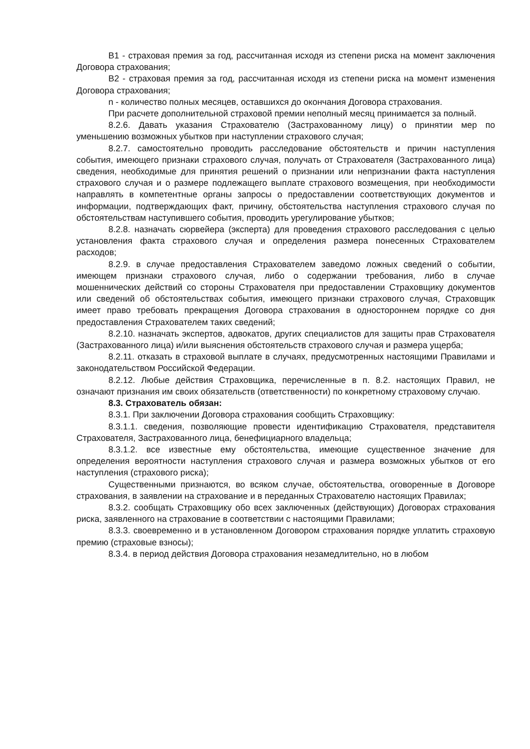B1 - страховая премия за год, рассчитанная исходя из степени риска на момент заключения Договора страхования;
B2 - страховая премия за год, рассчитанная исходя из степени риска на момент изменения Договора страхования;
n - количество полных месяцев, оставшихся до окончания Договора страхования.
При расчете дополнительной страховой премии неполный месяц принимается за полный.
8.2.6. Давать указания Страхователю (Застрахованному лицу) о принятии мер по уменьшению возможных убытков при наступлении страхового случая;
8.2.7. самостоятельно проводить расследование обстоятельств и причин наступления события, имеющего признаки страхового случая, получать от Страхователя (Застрахованного лица) сведения, необходимые для принятия решений о признании или непризнании факта наступления страхового случая и о размере подлежащего выплате страхового возмещения, при необходимости направлять в компетентные органы запросы о предоставлении соответствующих документов и информации, подтверждающих факт, причину, обстоятельства наступления страхового случая по обстоятельствам наступившего события, проводить урегулирование убытков;
8.2.8. назначать сюрвейера (эксперта) для проведения страхового расследования с целью установления факта страхового случая и определения размера понесенных Страхователем расходов;
8.2.9. в случае предоставления Страхователем заведомо ложных сведений о событии, имеющем признаки страхового случая, либо о содержании требования, либо в случае мошеннических действий со стороны Страхователя при предоставлении Страховщику документов или сведений об обстоятельствах события, имеющего признаки страхового случая, Страховщик имеет право требовать прекращения Договора страхования в одностороннем порядке со дня предоставления Страхователем таких сведений;
8.2.10. назначать экспертов, адвокатов, других специалистов для защиты прав Страхователя (Застрахованного лица) и/или выяснения обстоятельств страхового случая и размера ущерба;
8.2.11. отказать в страховой выплате в случаях, предусмотренных настоящими Правилами и законодательством Российской Федерации.
8.2.12. Любые действия Страховщика, перечисленные в п. 8.2. настоящих Правил, не означают признания им своих обязательств (ответственности) по конкретному страховому случаю.
8.3. Страхователь обязан:
8.3.1. При заключении Договора страхования сообщить Страховщику:
8.3.1.1. сведения, позволяющие провести идентификацию Страхователя, представителя Страхователя, Застрахованного лица, бенефициарного владельца;
8.3.1.2. все известные ему обстоятельства, имеющие существенное значение для определения вероятности наступления страхового случая и размера возможных убытков от его наступления (страхового риска);
Существенными признаются, во всяком случае, обстоятельства, оговоренные в Договоре страхования, в заявлении на страхование и в переданных Страхователю настоящих Правилах;
8.3.2. сообщать Страховщику обо всех заключенных (действующих) Договорах страхования риска, заявленного на страхование в соответствии с настоящими Правилами;
8.3.3. своевременно и в установленном Договором страхования порядке уплатить страховую премию (страховые взносы);
8.3.4. в период действия Договора страхования незамедлительно, но в любом